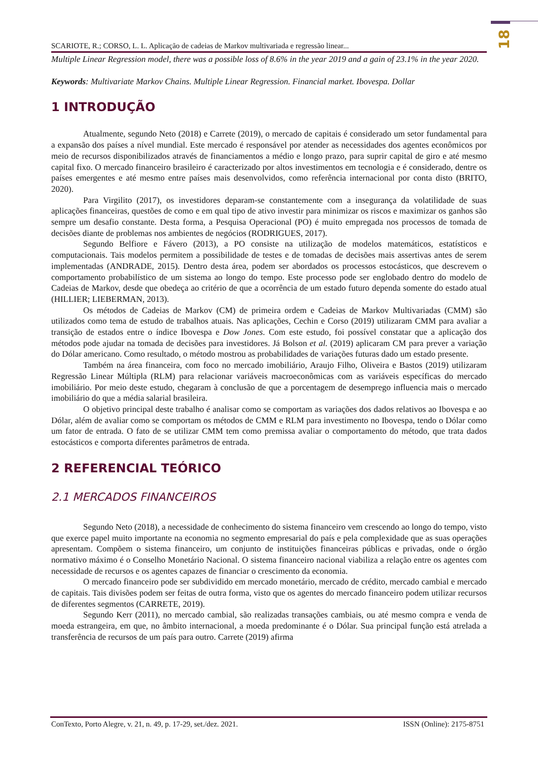18
SCARIOTE, R.; CORSO, L. L. Aplicação de cadeias de Markov multivariada e regressão linear...
Multiple Linear Regression model, there was a possible loss of 8.6% in the year 2019 and a gain of 23.1% in the year 2020.
Keywords: Multivariate Markov Chains. Multiple Linear Regression. Financial market. Ibovespa. Dollar
1 INTRODUÇÃO
Atualmente, segundo Neto (2018) e Carrete (2019), o mercado de capitais é considerado um setor fundamental para a expansão dos países a nível mundial. Este mercado é responsável por atender as necessidades dos agentes econômicos por meio de recursos disponibilizados através de financiamentos a médio e longo prazo, para suprir capital de giro e até mesmo capital fixo. O mercado financeiro brasileiro é caracterizado por altos investimentos em tecnologia e é considerado, dentre os países emergentes e até mesmo entre países mais desenvolvidos, como referência internacional por conta disto (BRITO, 2020).
Para Virgilito (2017), os investidores deparam-se constantemente com a insegurança da volatilidade de suas aplicações financeiras, questões de como e em qual tipo de ativo investir para minimizar os riscos e maximizar os ganhos são sempre um desafio constante. Desta forma, a Pesquisa Operacional (PO) é muito empregada nos processos de tomada de decisões diante de problemas nos ambientes de negócios (RODRIGUES, 2017).
Segundo Belfiore e Fávero (2013), a PO consiste na utilização de modelos matemáticos, estatísticos e computacionais. Tais modelos permitem a possibilidade de testes e de tomadas de decisões mais assertivas antes de serem implementadas (ANDRADE, 2015). Dentro desta área, podem ser abordados os processos estocásticos, que descrevem o comportamento probabilístico de um sistema ao longo do tempo. Este processo pode ser englobado dentro do modelo de Cadeias de Markov, desde que obedeça ao critério de que a ocorrência de um estado futuro dependa somente do estado atual (HILLIER; LIEBERMAN, 2013).
Os métodos de Cadeias de Markov (CM) de primeira ordem e Cadeias de Markov Multivariadas (CMM) são utilizados como tema de estudo de trabalhos atuais. Nas aplicações, Cechin e Corso (2019) utilizaram CMM para avaliar a transição de estados entre o índice Ibovespa e Dow Jones. Com este estudo, foi possível constatar que a aplicação dos métodos pode ajudar na tomada de decisões para investidores. Já Bolson et al. (2019) aplicaram CM para prever a variação do Dólar americano. Como resultado, o método mostrou as probabilidades de variações futuras dado um estado presente.
Também na área financeira, com foco no mercado imobiliário, Araujo Filho, Oliveira e Bastos (2019) utilizaram Regressão Linear Múltipla (RLM) para relacionar variáveis macroeconômicas com as variáveis específicas do mercado imobiliário. Por meio deste estudo, chegaram à conclusão de que a porcentagem de desemprego influencia mais o mercado imobiliário do que a média salarial brasileira.
O objetivo principal deste trabalho é analisar como se comportam as variações dos dados relativos ao Ibovespa e ao Dólar, além de avaliar como se comportam os métodos de CMM e RLM para investimento no Ibovespa, tendo o Dólar como um fator de entrada. O fato de se utilizar CMM tem como premissa avaliar o comportamento do método, que trata dados estocásticos e comporta diferentes parâmetros de entrada.
2 REFERENCIAL TEÓRICO
2.1 MERCADOS FINANCEIROS
Segundo Neto (2018), a necessidade de conhecimento do sistema financeiro vem crescendo ao longo do tempo, visto que exerce papel muito importante na economia no segmento empresarial do país e pela complexidade que as suas operações apresentam. Compõem o sistema financeiro, um conjunto de instituições financeiras públicas e privadas, onde o órgão normativo máximo é o Conselho Monetário Nacional. O sistema financeiro nacional viabiliza a relação entre os agentes com necessidade de recursos e os agentes capazes de financiar o crescimento da economia.
O mercado financeiro pode ser subdividido em mercado monetário, mercado de crédito, mercado cambial e mercado de capitais. Tais divisões podem ser feitas de outra forma, visto que os agentes do mercado financeiro podem utilizar recursos de diferentes segmentos (CARRETE, 2019).
Segundo Kerr (2011), no mercado cambial, são realizadas transações cambiais, ou até mesmo compra e venda de moeda estrangeira, em que, no âmbito internacional, a moeda predominante é o Dólar. Sua principal função está atrelada a transferência de recursos de um país para outro. Carrete (2019) afirma
ConTexto, Porto Alegre, v. 21, n. 49, p. 17-29, set./dez. 2021. ISSN (Online): 2175-8751